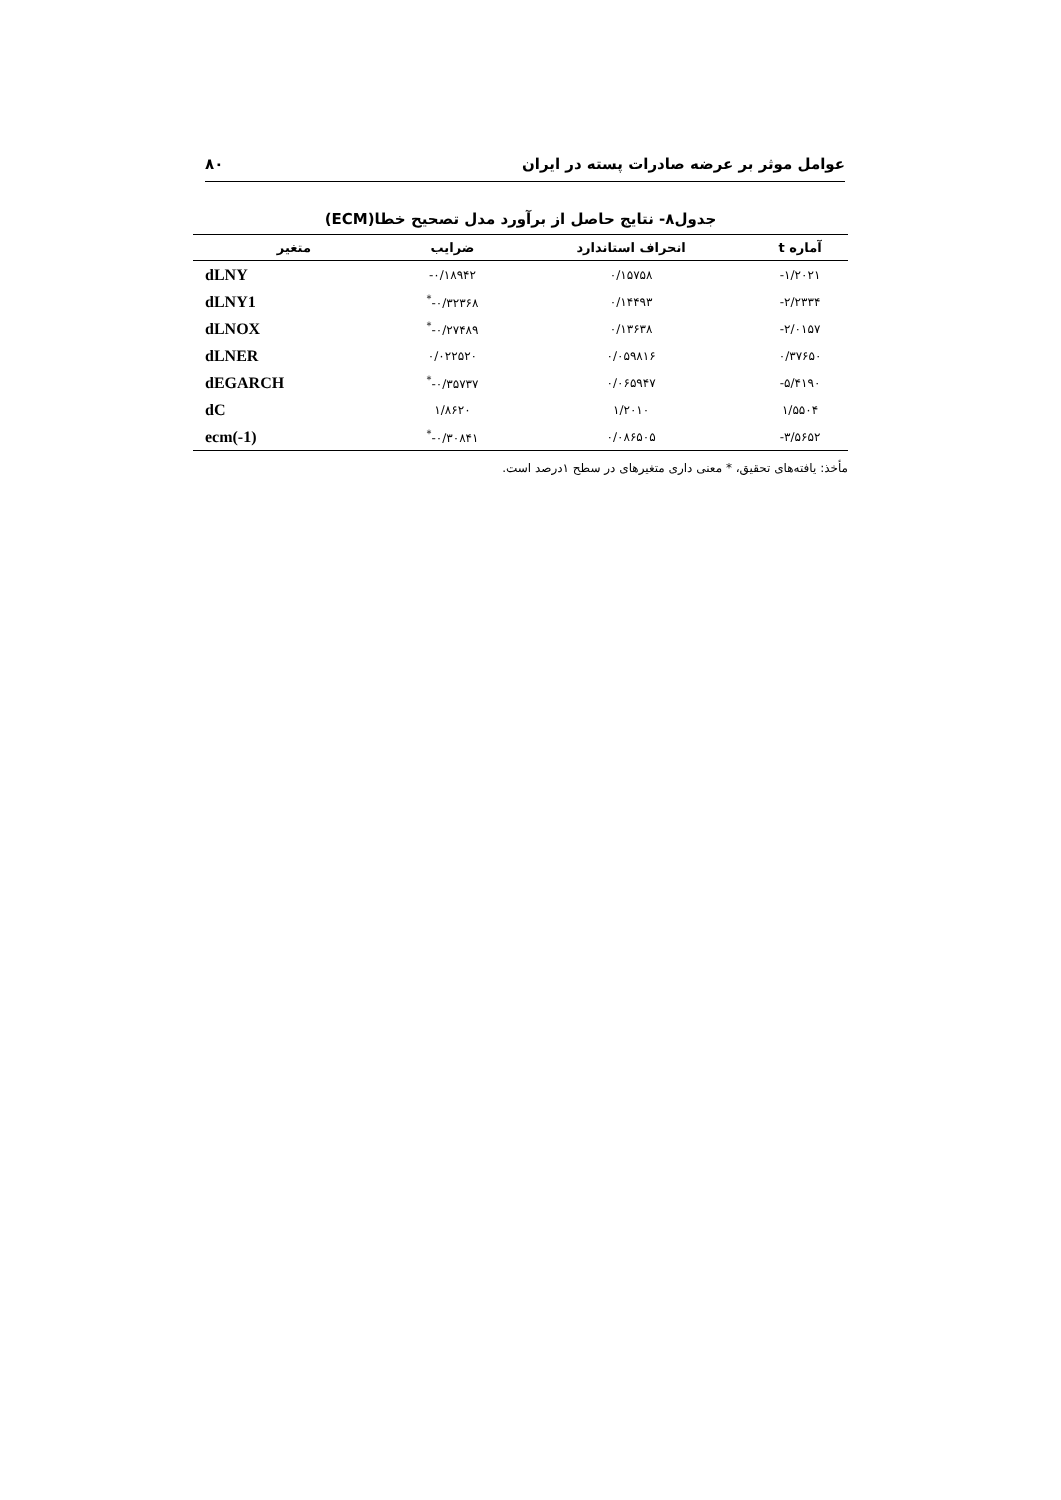عوامل موثر بر عرضه صادرات پسته در ایران ۸۰
جدول۸- نتایج حاصل از برآورد مدل تصحیح خطا(ECM)
| آماره t | انحراف استاندارد | ضرایب | متغیر |
| --- | --- | --- | --- |
| ۱/۲۰۲۱- | ۰/۱۵۷۵۸ | ۰/۱۸۹۴۲- | dLNY |
| ۲/۲۳۳۴- | ۰/۱۴۴۹۳ | ۰/۳۲۳۶۸-<sup>*</sup> | dLNY1 |
| ۲/۰۱۵۷- | ۰/۱۳۶۳۸ | ۰/۲۷۴۸۹-<sup>*</sup> | dLNOX |
| ۰/۳۷۶۵۰ | ۰/۰۵۹۸۱۶ | ۰/۰۲۲۵۲۰ | dLNER |
| ۵/۴۱۹۰- | ۰/۰۶۵۹۴۷ | ۰/۳۵۷۳۷-<sup>*</sup> | dEGARCH |
| ۱/۵۵۰۴ | ۱/۲۰۱۰ | ۱/۸۶۲۰ | dC |
| ۳/۵۶۵۲- | ۰/۰۸۶۵۰۵ | ۰/۳۰۸۴۱-<sup>*</sup> | ecm(-1) |
مأخذ: یافته‌های تحقیق، * معنی داری متغیرهای در سطح ۱درصد است.